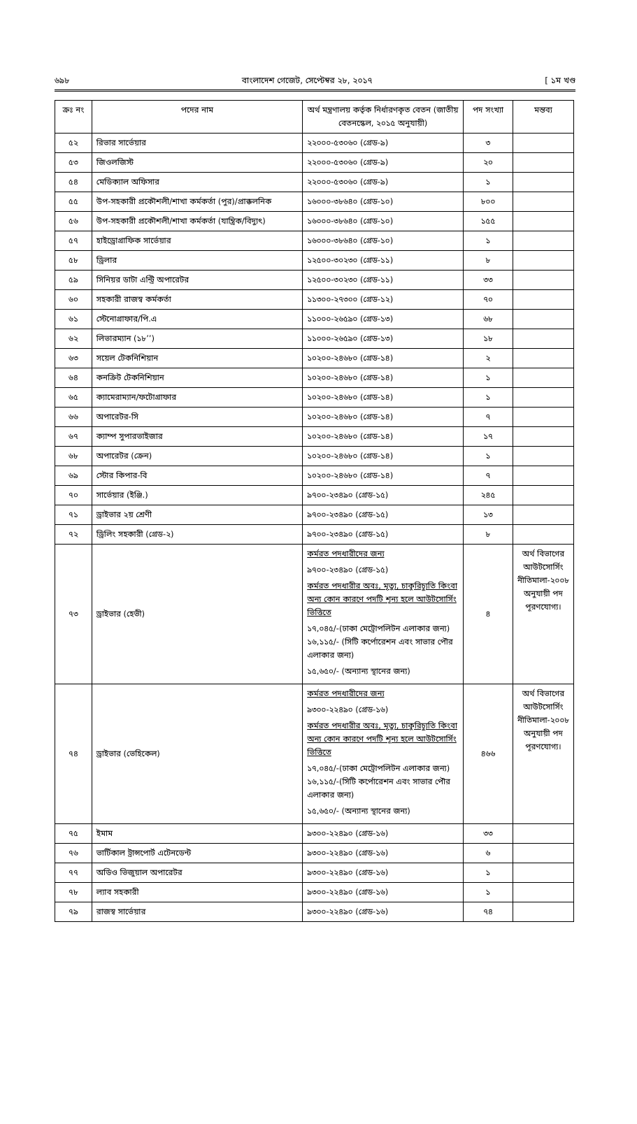৬৯৮ বাংলাদেশ গেজেট, সেপ্টেম্বর ২৮, ২০১৭ [ ১ম খণ্ড
| ক্রঃ নং | পদের নাম | অর্থ মন্ত্রণালয় কর্তৃক নির্ধারণকৃত বেতন (জাতীয় বেতনস্কেল, ২০১৫ অনুযায়ী) | পদ সংখ্যা | মন্তব্য |
| --- | --- | --- | --- | --- |
| ৫২ | রিভার সার্ভেয়ার | ২২০০০-৫৩০৬০ (গ্রেড-৯) | ৩ | |
| ৫৩ | জিওলজিস্ট | ২২০০০-৫৩০৬০ (গ্রেড-৯) | ২০ | |
| ৫৪ | মেডিক্যাল অফিসার | ২২০০০-৫৩০৬০ (গ্রেড-৯) | ১ | |
| ৫৫ | উপ-সহকারী প্রকৌশলী/শাখা কর্মকর্তা (পুর)/প্রাক্কলনিক | ১৬০০০-৩৮৬৪০ (গ্রেড-১০) | ৮০০ | |
| ৫৬ | উপ-সহকারী প্রকৌশলী/শাখা কর্মকর্তা (যান্ত্রিক/বিদ্যুৎ) | ১৬০০০-৩৮৬৪০ (গ্রেড-১০) | ১৫৫ | |
| ৫৭ | হাইড্রোগ্রাফিক সার্ভেয়ার | ১৬০০০-৩৮৬৪০ (গ্রেড-১০) | ১ | |
| ৫৮ | ড্রিলার | ১২৫০০-৩০২৩০ (গ্রেড-১১) | ৮ | |
| ৫৯ | সিনিয়র ডাটা এন্ট্রি অপারেটর | ১২৫০০-৩০২৩০ (গ্রেড-১১) | ৩৩ | |
| ৬০ | সহকারী রাজস্ব কর্মকর্তা | ১১৩০০-২৭৩০০ (গ্রেড-১২) | ৭০ | |
| ৬১ | স্টেনোগ্রাফার/পি.এ | ১১০০০-২৬৫৯০ (গ্রেড-১৩) | ৬৮ | |
| ৬২ | লিভারম্যান (১৮’’) | ১১০০০-২৬৫৯০ (গ্রেড-১৩) | ১৮ | |
| ৬৩ | সয়েল টেকনিশিয়ান | ১০২০০-২৪৬৮০ (গ্রেড-১৪) | ২ | |
| ৬৪ | কনক্রিট টেকনিশিয়ান | ১০২০০-২৪৬৮০ (গ্রেড-১৪) | ১ | |
| ৬৫ | ক্যামেরাম্যান/ফটোগ্রাফার | ১০২০০-২৪৬৮০ (গ্রেড-১৪) | ১ | |
| ৬৬ | অপারেটর-সি | ১০২০০-২৪৬৮০ (গ্রেড-১৪) | ৭ | |
| ৬৭ | ক্যাম্প সুপারভাইজার | ১০২০০-২৪৬৮০ (গ্রেড-১৪) | ১৭ | |
| ৬৮ | অপারেটর (ক্রেন) | ১০২০০-২৪৬৮০ (গ্রেড-১৪) | ১ | |
| ৬৯ | স্টোর কিপার-বি | ১০২০০-২৪৬৮০ (গ্রেড-১৪) | ৭ | |
| ৭০ | সার্ভেয়ার (ইঞ্জি.) | ৯৭০০-২৩৪৯০ (গ্রেড-১৫) | ২৪৫ | |
| ৭১ | ড্রাইভার ২য় শ্রেণী | ৯৭০০-২৩৪৯০ (গ্রেড-১৫) | ১৩ | |
| ৭২ | ড্রিলিং সহকারী (গ্রেড-২) | ৯৭০০-২৩৪৯০ (গ্রেড-১৫) | ৮ | |
| ৭৩ | ড্রাইভার (হেভী) | কর্মরত পদধারীদের জন্য ৯৭০০-২৩৪৯০ (গ্রেড-১৫) কর্মরত পদধারীর অবঃ, মৃত্যু, চাকুরিচ্যুতি কিংবা অন্য কোন কারণে পদটি শূন্য হলে আউটসোর্সিং ভিত্তিতে ১৭,০৪৫/-(ঢাকা মেট্রোপলিটন এলাকার জন্য) ১৬,১১৫/- (সিটি কর্পোরেশন এবং সাভার পৌর এলাকার জন্য) ১৫,৬৫০/- (অন্যান্য স্থানের জন্য) | ৪ | অর্থ বিভাগের আউটসোর্সিং নীতিমালা-২০০৮ অনুযায়ী পদ পূরণযোগ্য। |
| ৭৪ | ড্রাইভার (ভেহিকেল) | কর্মরত পদধারীদের জন্য ৯৩০০-২২৪৯০ (গ্রেড-১৬) কর্মরত পদধারীর অবঃ, মৃত্যু, চাকুরিচ্যুতি কিংবা অন্য কোন কারণে পদটি শূন্য হলে আউটসোর্সিং ভিত্তিতে ১৭,০৪৫/-(ঢাকা মেট্রোপলিটন এলাকার জন্য) ১৬,১১৫/-(সিটি কর্পোরেশন এবং সাভার পৌর এলাকার জন্য) ১৫,৬৫০/- (অন্যান্য স্থানের জন্য) | ৪৬৬ | অর্থ বিভাগের আউটসোর্সিং নীতিমালা-২০০৮ অনুযায়ী পদ পূরণযোগ্য। |
| ৭৫ | ইমাম | ৯৩০০-২২৪৯০ (গ্রেড-১৬) | ৩৩ | |
| ৭৬ | ভার্টিকাল ট্রান্সপোর্ট এটেনডেন্ট | ৯৩০০-২২৪৯০ (গ্রেড-১৬) | ৬ | |
| ৭৭ | অডিও ভিজুয়াল অপারেটর | ৯৩০০-২২৪৯০ (গ্রেড-১৬) | ১ | |
| ৭৮ | ল্যাব সহকারী | ৯৩০০-২২৪৯০ (গ্রেড-১৬) | ১ | |
| ৭৯ | রাজস্ব সার্ভেয়ার | ৯৩০০-২২৪৯০ (গ্রেড-১৬) | ৭৪ | |